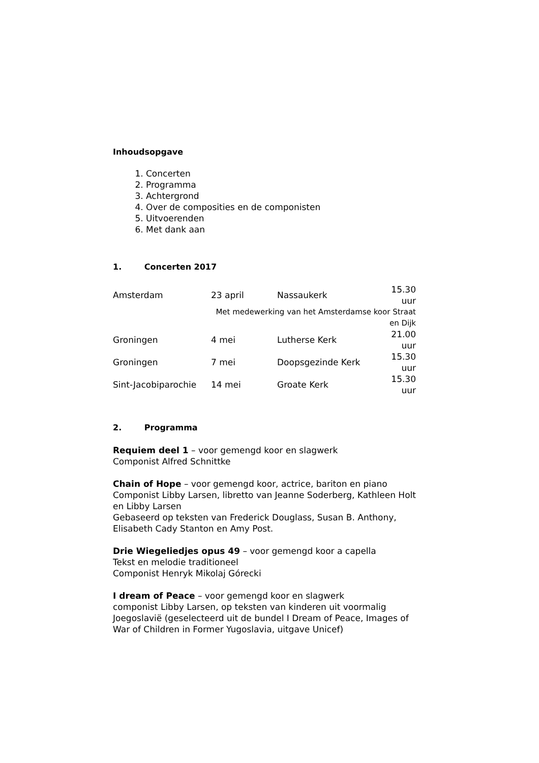Inhoudsopgave
1. Concerten
2. Programma
3. Achtergrond
4. Over de composities en de componisten
5. Uitvoerenden
6. Met dank aan
1. Concerten 2017
| Amsterdam | 23 april | Nassaukerk | 15.30 uur |
| | Met medewerking van het Amsterdamse koor Straat en Dijk | | |
| Groningen | 4 mei | Lutherse Kerk | 21.00 uur |
| Groningen | 7 mei | Doopsgezinde Kerk | 15.30 uur |
| Sint-Jacobiparochie | 14 mei | Groate Kerk | 15.30 uur |
2. Programma
Requiem deel 1 – voor gemengd koor en slagwerk
Componist Alfred Schnittke
Chain of Hope – voor gemengd koor, actrice, bariton en piano
Componist Libby Larsen, libretto van Jeanne Soderberg, Kathleen Holt en Libby Larsen
Gebaseerd op teksten van Frederick Douglass, Susan B. Anthony, Elisabeth Cady Stanton en Amy Post.
Drie Wiegeliedjes opus 49 – voor gemengd koor a capella
Tekst en melodie traditioneel
Componist Henryk Mikolaj Górecki
I dream of Peace – voor gemengd koor en slagwerk
componist Libby Larsen, op teksten van kinderen uit voormalig Joegoslavië (geselecteerd uit de bundel I Dream of Peace, Images of War of Children in Former Yugoslavia, uitgave Unicef)